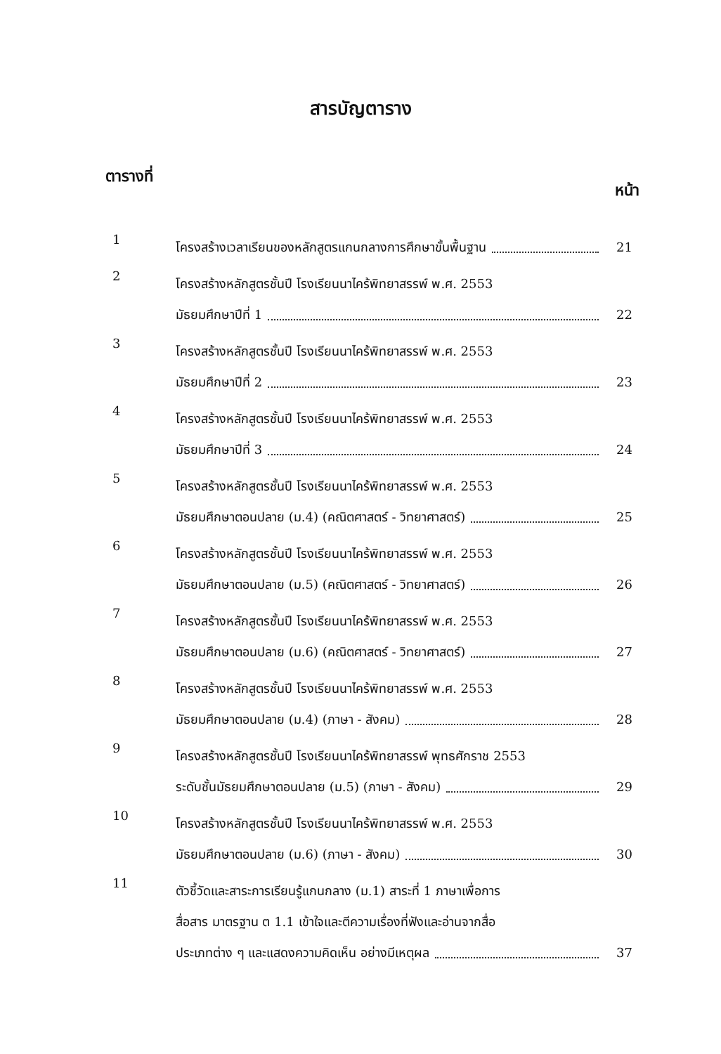สารบัญตาราง
ตารางที่ หน้า
1
โครงสร้างเวลาเรียนของหลักสูตรแกนกลางการศึกษาขั้นพื้นฐาน 21
2
โครงสร้างหลักสูตรชั้นปี โรงเรียนนาไคร้พิทยาสรรพ์ พ.ศ. 2553
มัธยมศึกษาปีที่ 1 22
3
โครงสร้างหลักสูตรชั้นปี โรงเรียนนาไคร้พิทยาสรรพ์ พ.ศ. 2553
มัธยมศึกษาปีที่ 2 23
4
โครงสร้างหลักสูตรชั้นปี โรงเรียนนาไคร้พิทยาสรรพ์ พ.ศ. 2553
มัธยมศึกษาปีที่ 3 24
5
โครงสร้างหลักสูตรชั้นปี โรงเรียนนาไคร้พิทยาสรรพ์ พ.ศ. 2553
มัธยมศึกษาตอนปลาย (ม.4) (คณิตศาสตร์ - วิทยาศาสตร์) 25
6
โครงสร้างหลักสูตรชั้นปี โรงเรียนนาไคร้พิทยาสรรพ์ พ.ศ. 2553
มัธยมศึกษาตอนปลาย (ม.5) (คณิตศาสตร์ - วิทยาศาสตร์) 26
7
โครงสร้างหลักสูตรชั้นปี โรงเรียนนาไคร้พิทยาสรรพ์ พ.ศ. 2553
มัธยมศึกษาตอนปลาย (ม.6) (คณิตศาสตร์ - วิทยาศาสตร์) 27
8
โครงสร้างหลักสูตรชั้นปี โรงเรียนนาไคร้พิทยาสรรพ์ พ.ศ. 2553
มัธยมศึกษาตอนปลาย (ม.4) (ภาษา - สังคม) 28
9
โครงสร้างหลักสูตรชั้นปี โรงเรียนนาไคร้พิทยาสรรพ์ พุทธศักราช 2553
ระดับชั้นมัธยมศึกษาตอนปลาย (ม.5) (ภาษา - สังคม) 29
10
โครงสร้างหลักสูตรชั้นปี โรงเรียนนาไคร้พิทยาสรรพ์ พ.ศ. 2553
มัธยมศึกษาตอนปลาย (ม.6) (ภาษา - สังคม) 30
11
ตัวชี้วัดและสาระการเรียนรู้แกนกลาง (ม.1) สาระที่ 1 ภาษาเพื่อการ
สื่อสาร มาตรฐาน ต 1.1 เข้าใจและตีความเรื่องที่ฟังและอ่านจากสื่อ
ประเภทต่าง ๆ และแสดงความคิดเห็น อย่างมีเหตุผล 37